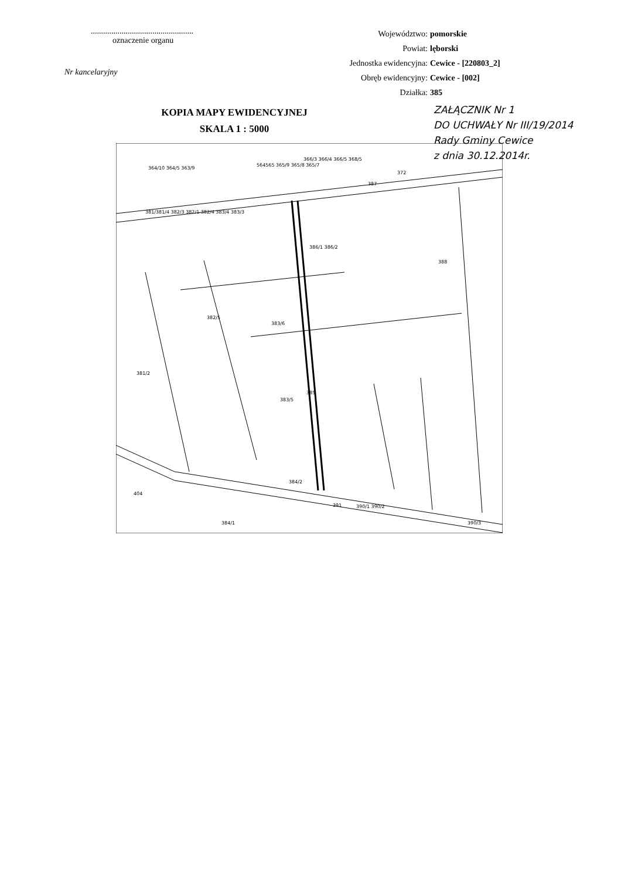..................................................
oznaczenie organu
Nr kancelaryjny
Województwo: pomorskie
Powiat: lęborski
Jednostka ewidencyjna: Cewice - [220803_2]
Obręb ewidencyjny: Cewice - [002]
Działka: 385
ZAŁĄCZNIK Nr 1
DO UCHWAŁY Nr III/19/2014
Rady Gminy Cewice
z dnia 30.12.2014r.
KOPIA MAPY EWIDENCYJNEJ
SKALA 1 : 5000
364/10 364/5 363/9
564565 365/9 365/8 365/7
366/3 366/4 366/5 368/5
372
381/381/4 382/3 382/1 382/4 383/4 383/3
387
386/1 386/2
388
382/5
383/6
381/2
383/5
385
384/2
391
390/1 390/2
384/1
390/3
404